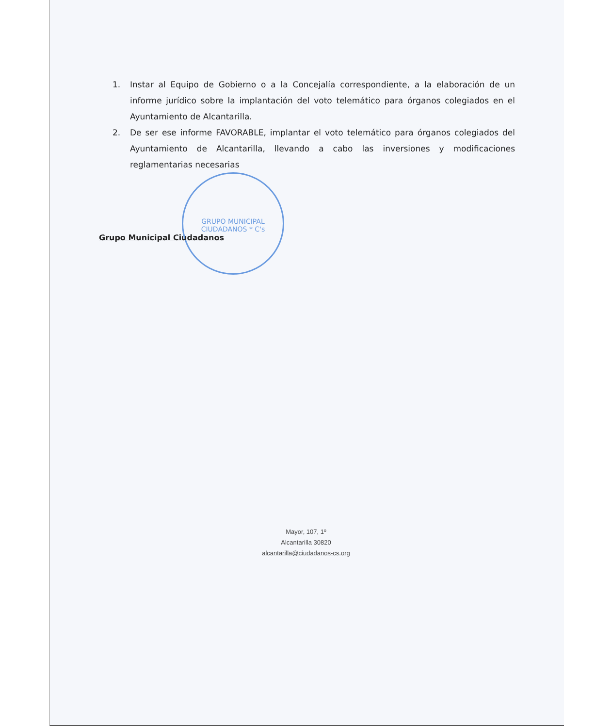1. Instar al Equipo de Gobierno o a la Concejalía correspondiente, a la elaboración de un informe jurídico sobre la implantación del voto telemático para órganos colegiados en el Ayuntamiento de Alcantarilla.
2. De ser ese informe FAVORABLE, implantar el voto telemático para órganos colegiados del Ayuntamiento de Alcantarilla, llevando a cabo las inversiones y modificaciones reglamentarias necesarias
GRUPO MUNICIPAL CIUDADANOS * C's
Grupo Municipal Ciudadanos
Mayor, 107, 1º
Alcantarilla 30820
alcantarilla@ciudadanos-cs.org